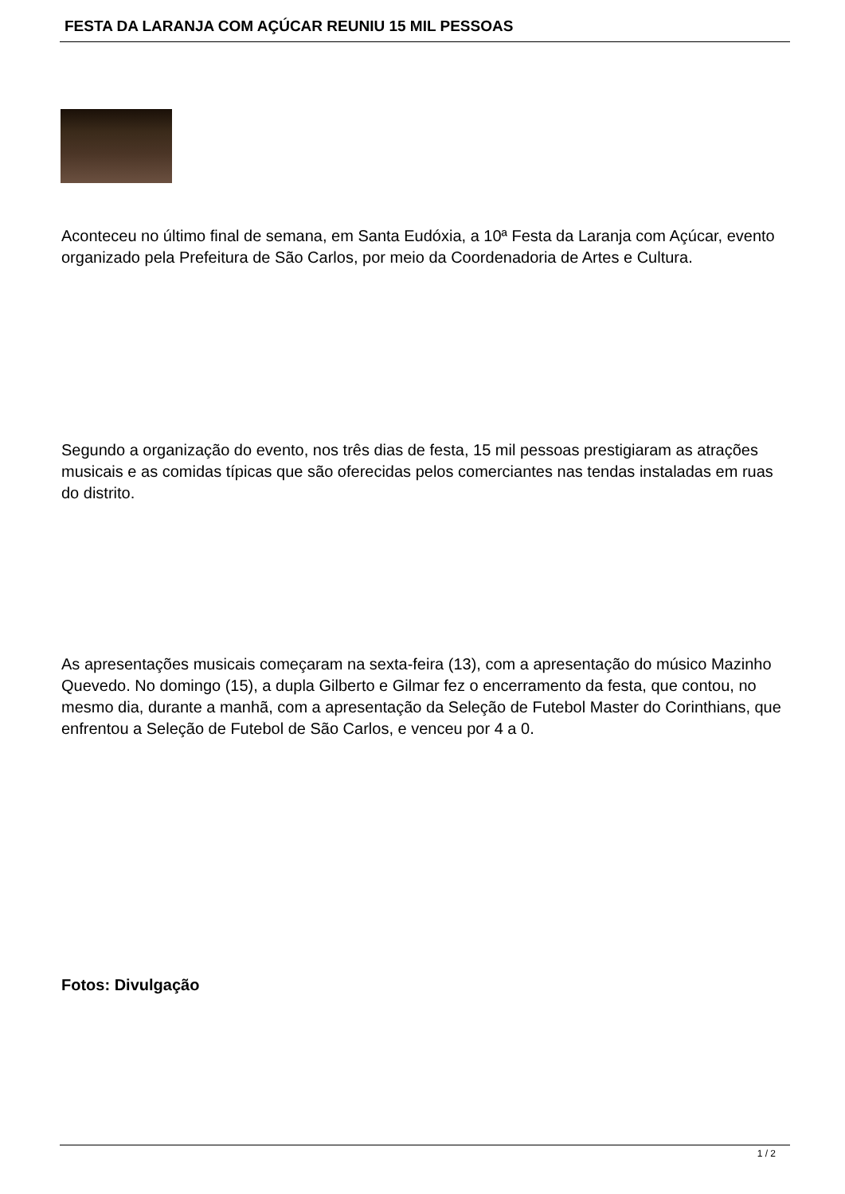FESTA DA LARANJA COM AÇÚCAR REUNIU 15 MIL PESSOAS
Aconteceu no último final de semana, em Santa Eudóxia, a 10ª Festa da Laranja com Açúcar, evento organizado pela Prefeitura de São Carlos, por meio da Coordenadoria de Artes e Cultura.
Segundo a organização do evento, nos três dias de festa, 15 mil pessoas prestigiaram as atrações musicais e as comidas típicas que são oferecidas pelos comerciantes nas tendas instaladas em ruas do distrito.
As apresentações musicais começaram na sexta-feira (13), com a apresentação do músico Mazinho Quevedo. No domingo (15), a dupla Gilberto e Gilmar fez o encerramento da festa, que contou, no mesmo dia, durante a manhã, com a apresentação da Seleção de Futebol Master do Corinthians, que enfrentou a Seleção de Futebol de São Carlos, e venceu por 4 a 0.
Fotos: Divulgação
1 / 2